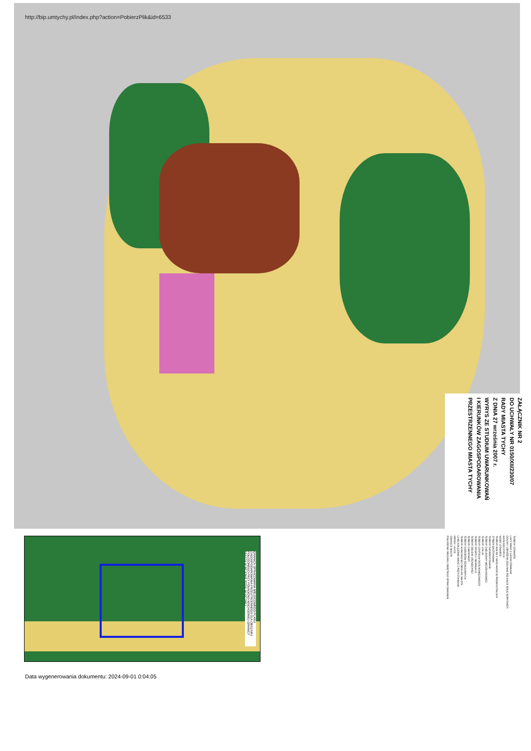ZAŁĄCZNIK NR 2
DO UCHWAŁY NR 0150/XII/230/07
RADY MIASTA TYCHY
Z DNIA 27 września 2007 r.
WYRYS ZE STUDIUM UWARUNKOWAŃ
I KIERUNKÓW ZAGOSPODAROWANIA
PRZESTRZENNEGO MIASTA TYCHY
http://bip.umtychy.pl/index.php?action=PobierzPlik&id=6533
GRANICA OPRACOWANIA MIEJSCOWEGO PLANU ZAGOSPODAROWANIA PRZESTRZENNEGO DLA OBSZARU POŁOŻONEGO PRZY PÓŁNOCNO-WSCHODNIEJ GRANICY MIASTA W REJONIE RZEKI MLECZNEJ
TERENY OTWARTE
LASY WRAZ Z LEŚNICZÓWKAMI
DOLINY I OBNIŻENIA DOLINNE PEŁNIĄCE ROLĘ KORYTARZY EKOLOGICZNYCH
WODY OTWARTE
TERENY ROLNE Z MOŻLIWOŚCIĄ PRZEKSZTAŁCEŃ
STREFA EKOTONOWA
TERENY ZAINWESTOWANE
TERENY ZABUDOWY MIESZKANIOWEJ
TERENY USŁUG
TERENY CENTRUM OGÓLNOMIEJSKIEGO
TERENY SPORTU I REKREACJI
TERENY ZIELENI URZĄDZONEJ
TERENY CMENTARZY
TERENY OGRODÓW DZIAŁKOWYCH
TERENY KOMUNALNEJ OBSŁUGI MIASTA
LINIE KOLEJOWE WRAZ Z PRZYSTANKAMI
DROGI I ULICE
GRANICE MIASTA
POŁOŻENIE OBSZARU OBJĘTEGO OPRACOWANIEM
Data wygenerowania dokumentu: 2024-09-01 0:04:05